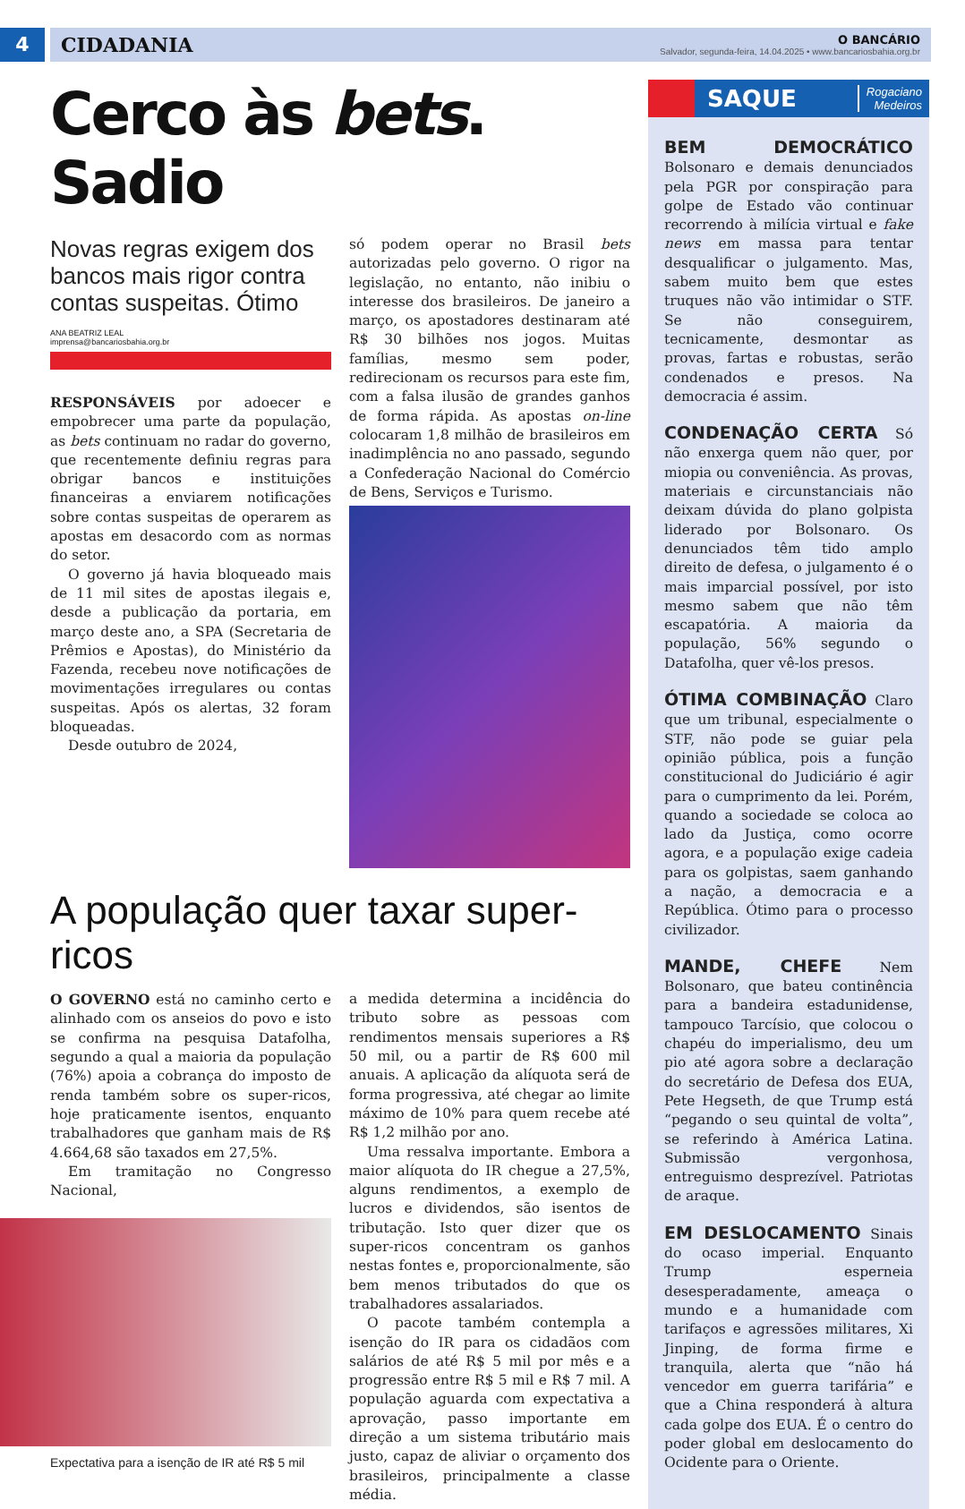4
CIDADANIA O BANCÁRIO
Salvador, segunda-feira, 14.04.2025 • www.bancariosbahia.org.br
Cerco às bets. Sadio
Novas regras exigem dos bancos mais rigor contra contas suspeitas. Ótimo
ANA BEATRIZ LEAL
imprensa@bancariosbahia.org.br
RESPONSÁVEIS por adoecer e empobrecer uma parte da população, as bets continuam no radar do governo, que recentemente definiu regras para obrigar bancos e instituições financeiras a enviarem notificações sobre contas suspeitas de operarem as apostas em desacordo com as normas do setor.
O governo já havia bloqueado mais de 11 mil sites de apostas ilegais e, desde a publicação da portaria, em março deste ano, a SPA (Secretaria de Prêmios e Apostas), do Ministério da Fazenda, recebeu nove notificações de movimentações irregulares ou contas suspeitas. Após os alertas, 32 foram bloqueadas.
Desde outubro de 2024,
só podem operar no Brasil bets autorizadas pelo governo. O rigor na legislação, no entanto, não inibiu o interesse dos brasileiros. De janeiro a março, os apostadores destinaram até R$ 30 bilhões nos jogos. Muitas famílias, mesmo sem poder, redirecionam os recursos para este fim, com a falsa ilusão de grandes ganhos de forma rápida. As apostas on-line colocaram 1,8 milhão de brasileiros em inadimplência no ano passado, segundo a Confederação Nacional do Comércio de Bens, Serviços e Turismo.
A população quer taxar super-ricos
O GOVERNO está no caminho certo e alinhado com os anseios do povo e isto se confirma na pesquisa Datafolha, segundo a qual a maioria da população (76%) apoia a cobrança do imposto de renda também sobre os super-ricos, hoje praticamente isentos, enquanto trabalhadores que ganham mais de R$ 4.664,68 são taxados em 27,5%.
Em tramitação no Congresso Nacional,
Expectativa para a isenção de IR até R$ 5 mil
a medida determina a incidência do tributo sobre as pessoas com rendimentos mensais superiores a R$ 50 mil, ou a partir de R$ 600 mil anuais. A aplicação da alíquota será de forma progressiva, até chegar ao limite máximo de 10% para quem recebe até R$ 1,2 milhão por ano.
Uma ressalva importante. Embora a maior alíquota do IR chegue a 27,5%, alguns rendimentos, a exemplo de lucros e dividendos, são isentos de tributação. Isto quer dizer que os super-ricos concentram os ganhos nestas fontes e, proporcionalmente, são bem menos tributados do que os trabalhadores assalariados.
O pacote também contempla a isenção do IR para os cidadãos com salários de até R$ 5 mil por mês e a progressão entre R$ 5 mil e R$ 7 mil. A população aguarda com expectativa a aprovação, passo importante em direção a um sistema tributário mais justo, capaz de aliviar o orçamento dos brasileiros, principalmente a classe média.
SAQUE
Rogaciano
Medeiros
BEM DEMOCRÁTICO Bolsonaro e demais denunciados pela PGR por conspiração para golpe de Estado vão continuar recorrendo à milícia virtual e fake news em massa para tentar desqualificar o julgamento. Mas, sabem muito bem que estes truques não vão intimidar o STF. Se não conseguirem, tecnicamente, desmontar as provas, fartas e robustas, serão condenados e presos. Na democracia é assim.
CONDENAÇÃO CERTA Só não enxerga quem não quer, por miopia ou conveniência. As provas, materiais e circunstanciais não deixam dúvida do plano golpista liderado por Bolsonaro. Os denunciados têm tido amplo direito de defesa, o julgamento é o mais imparcial possível, por isto mesmo sabem que não têm escapatória. A maioria da população, 56% segundo o Datafolha, quer vê-los presos.
ÓTIMA COMBINAÇÃO Claro que um tribunal, especialmente o STF, não pode se guiar pela opinião pública, pois a função constitucional do Judiciário é agir para o cumprimento da lei. Porém, quando a sociedade se coloca ao lado da Justiça, como ocorre agora, e a população exige cadeia para os golpistas, saem ganhando a nação, a democracia e a República. Ótimo para o processo civilizador.
MANDE, CHEFE Nem Bolsonaro, que bateu continência para a bandeira estadunidense, tampouco Tarcísio, que colocou o chapéu do imperialismo, deu um pio até agora sobre a declaração do secretário de Defesa dos EUA, Pete Hegseth, de que Trump está “pegando o seu quintal de volta”, se referindo à América Latina. Submissão vergonhosa, entreguismo desprezível. Patriotas de araque.
EM DESLOCAMENTO Sinais do ocaso imperial. Enquanto Trump esperneia desesperadamente, ameaça o mundo e a humanidade com tarifaços e agressões militares, Xi Jinping, de forma firme e tranquila, alerta que “não há vencedor em guerra tarifária” e que a China responderá à altura cada golpe dos EUA. É o centro do poder global em deslocamento do Ocidente para o Oriente.